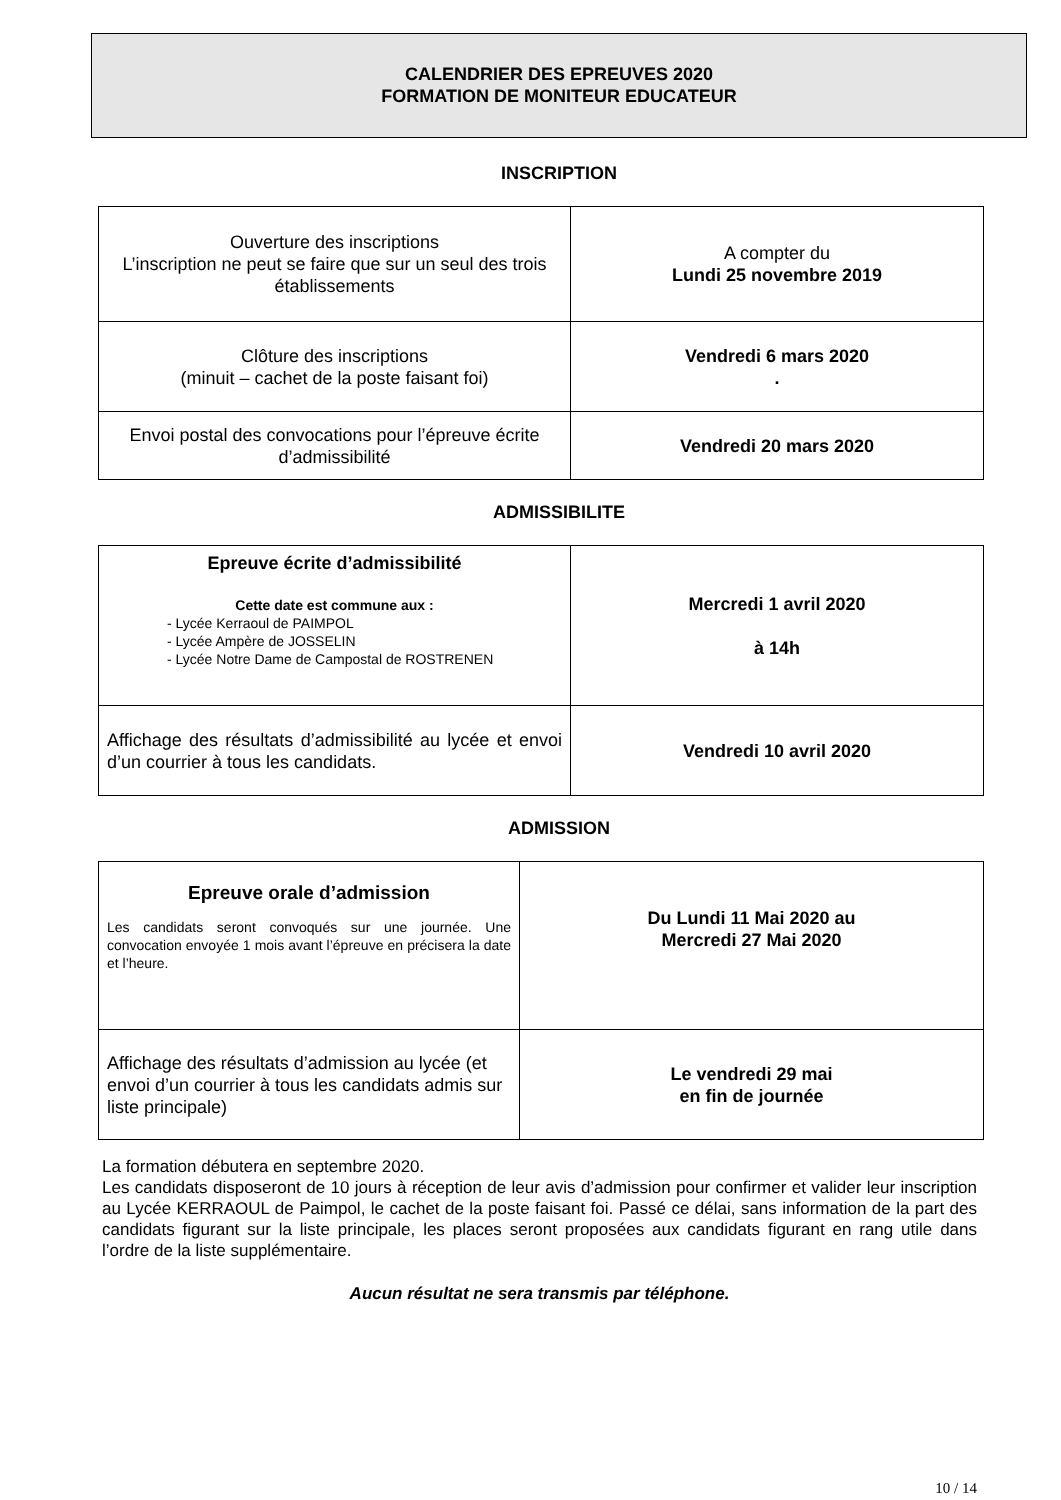CALENDRIER DES EPREUVES 2020
FORMATION DE MONITEUR EDUCATEUR
INSCRIPTION
| Ouverture des inscriptions L’inscription ne peut se faire que sur un seul des trois établissements | A compter du Lundi 25 novembre 2019 |
| Clôture des inscriptions (minuit – cachet de la poste faisant foi) | Vendredi 6 mars 2020 . |
| Envoi postal des convocations pour l’épreuve écrite d’admissibilité | Vendredi 20 mars 2020 |
ADMISSIBILITE
| Epreuve écrite d’admissibilité Cette date est commune aux : - Lycée Kerraoul de PAIMPOL - Lycée Ampère de JOSSELIN - Lycée Notre Dame de Campostal de ROSTRENEN | Mercredi 1 avril 2020 à 14h |
| Affichage des résultats d’admissibilité au lycée et envoi d’un courrier à tous les candidats. | Vendredi 10 avril 2020 |
ADMISSION
| Epreuve orale d’admission Les candidats seront convoqués sur une journée. Une convocation envoyée 1 mois avant l’épreuve en précisera la date et l’heure. | Du Lundi 11 Mai 2020 au Mercredi 27 Mai 2020 |
| Affichage des résultats d’admission au lycée (et envoi d’un courrier à tous les candidats admis sur liste principale) | Le vendredi 29 mai en fin de journée |
La formation débutera en septembre 2020.
Les candidats disposeront de 10 jours à réception de leur avis d’admission pour confirmer et valider leur inscription au Lycée KERRAOUL de Paimpol, le cachet de la poste faisant foi. Passé ce délai, sans information de la part des candidats figurant sur la liste principale, les places seront proposées aux candidats figurant en rang utile dans l’ordre de la liste supplémentaire.
Aucun résultat ne sera transmis par téléphone.
10 / 14